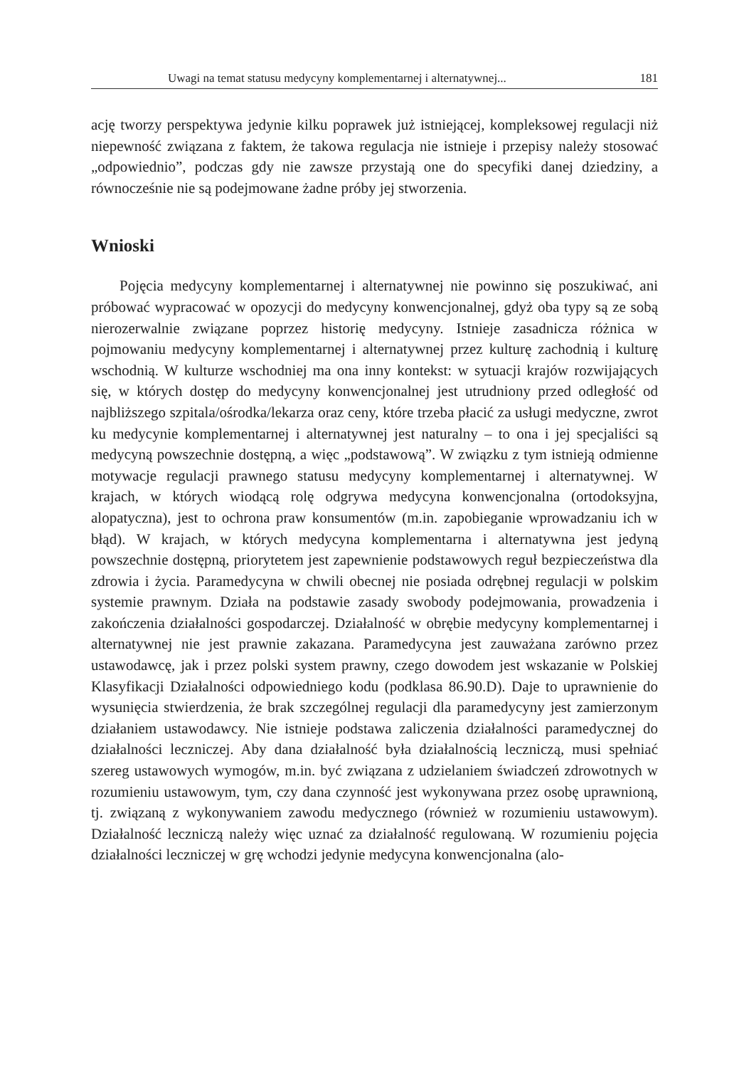Uwagi na temat statusu medycyny komplementarnej i alternatywnej... 181
ację tworzy perspektywa jedynie kilku poprawek już istniejącej, kompleksowej regulacji niż niepewność związana z faktem, że takowa regulacja nie istnieje i przepisy należy stosować „odpowiednio”, podczas gdy nie zawsze przystają one do specyfiki danej dziedziny, a równocześnie nie są podejmowane żadne próby jej stworzenia.
Wnioski
Pojęcia medycyny komplementarnej i alternatywnej nie powinno się poszukiwać, ani próbować wypracować w opozycji do medycyny konwencjonalnej, gdyż oba typy są ze sobą nierozerwalnie związane poprzez historię medycyny. Istnieje zasadnicza różnica w pojmowaniu medycyny komplementarnej i alternatywnej przez kulturę zachodnią i kulturę wschodnią. W kulturze wschodniej ma ona inny kontekst: w sytuacji krajów rozwijających się, w których dostęp do medycyny konwencjonalnej jest utrudniony przed odległość od najbliższego szpitala/ośrodka/lekarza oraz ceny, które trzeba płacić za usługi medyczne, zwrot ku medycynie komplementarnej i alternatywnej jest naturalny – to ona i jej specjaliści są medycyną powszechnie dostępną, a więc „podstawową”. W związku z tym istnieją odmienne motywacje regulacji prawnego statusu medycyny komplementarnej i alternatywnej. W krajach, w których wiodącą rolę odgrywa medycyna konwencjonalna (ortodoksyjna, alopatyczna), jest to ochrona praw konsumentów (m.in. zapobieganie wprowadzaniu ich w błąd). W krajach, w których medycyna komplementarna i alternatywna jest jedyną powszechnie dostępną, priorytetem jest zapewnienie podstawowych reguł bezpieczeństwa dla zdrowia i życia. Paramedycyna w chwili obecnej nie posiada odrębnej regulacji w polskim systemie prawnym. Działa na podstawie zasady swobody podejmowania, prowadzenia i zakończenia działalności gospodarczej. Działalność w obrębie medycyny komplementarnej i alternatywnej nie jest prawnie zakazana. Paramedycyna jest zauważana zarówno przez ustawodawcę, jak i przez polski system prawny, czego dowodem jest wskazanie w Polskiej Klasyfikacji Działalności odpowiedniego kodu (podklasa 86.90.D). Daje to uprawnienie do wysunięcia stwierdzenia, że brak szczególnej regulacji dla paramedycyny jest zamierzonym działaniem ustawodawcy. Nie istnieje podstawa zaliczenia działalności paramedycznej do działalności leczniczej. Aby dana działalność była działalnością leczniczą, musi spełniać szereg ustawowych wymogów, m.in. być związana z udzielaniem świadczeń zdrowotnych w rozumieniu ustawowym, tym, czy dana czynność jest wykonywana przez osobę uprawnioną, tj. związaną z wykonywaniem zawodu medycznego (również w rozumieniu ustawowym). Działalność leczniczą należy więc uznać za działalność regulowaną. W rozumieniu pojęcia działalności leczniczej w grę wchodzi jedynie medycyna konwencjonalna (alo-